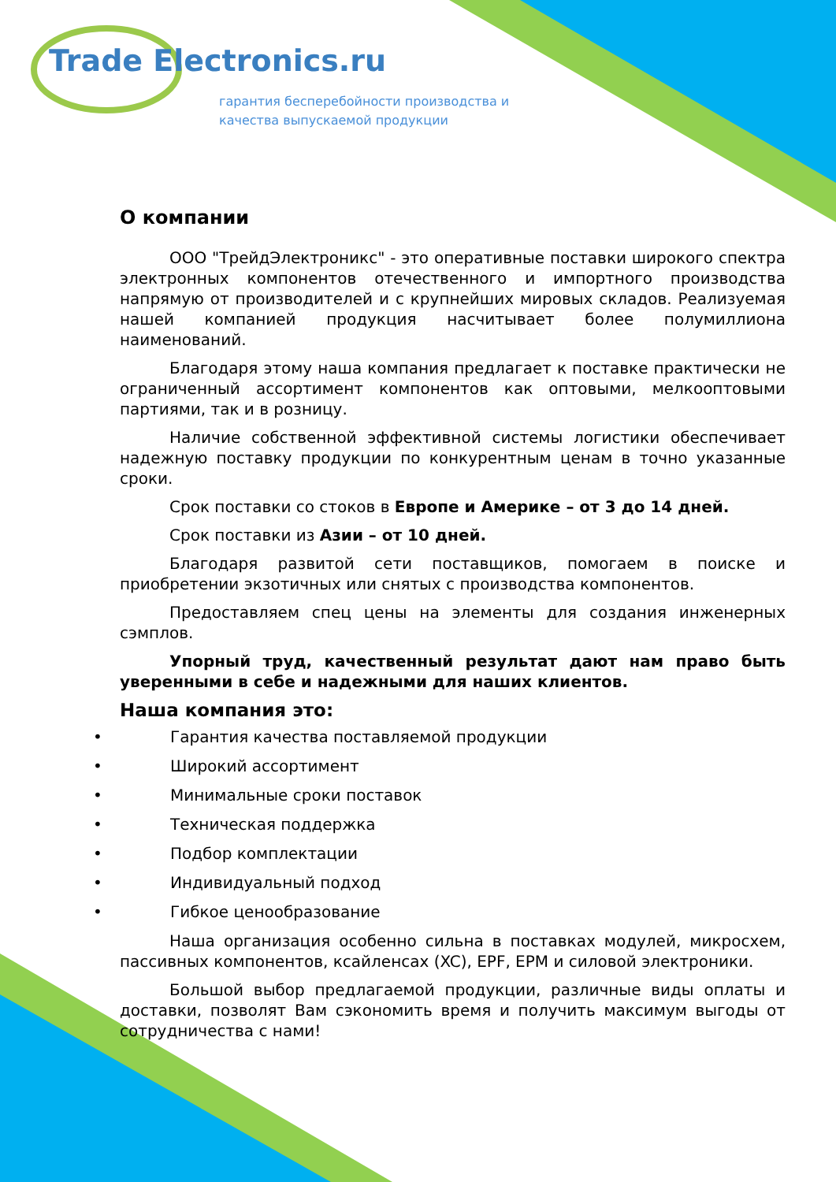Trade Electronics.ru
гарантия бесперебойности производства и
качества выпускаемой продукции
О компании
ООО "ТрейдЭлектроникс" - это оперативные поставки широкого спектра электронных компонентов отечественного и импортного производства напрямую от производителей и с крупнейших мировых складов. Реализуемая нашей компанией продукция насчитывает более полумиллиона наименований.
Благодаря этому наша компания предлагает к поставке практически не ограниченный ассортимент компонентов как оптовыми, мелкооптовыми партиями, так и в розницу.
Наличие собственной эффективной системы логистики обеспечивает надежную поставку продукции по конкурентным ценам в точно указанные сроки.
Срок поставки со стоков в Европе и Америке – от 3 до 14 дней.
Срок поставки из Азии – от 10 дней.
Благодаря развитой сети поставщиков, помогаем в поиске и приобретении экзотичных или снятых с производства компонентов.
Предоставляем спец цены на элементы для создания инженерных сэмплов.
Упорный труд, качественный результат дают нам право быть уверенными в себе и надежными для наших клиентов.
Наша компания это:
• Гарантия качества поставляемой продукции
• Широкий ассортимент
• Минимальные сроки поставок
• Техническая поддержка
• Подбор комплектации
• Индивидуальный подход
• Гибкое ценообразование
Наша организация особенно сильна в поставках модулей, микросхем, пассивных компонентов, ксайленсах (XC), EPF, EPM и силовой электроники.
Большой выбор предлагаемой продукции, различные виды оплаты и доставки, позволят Вам сэкономить время и получить максимум выгоды от сотрудничества с нами!